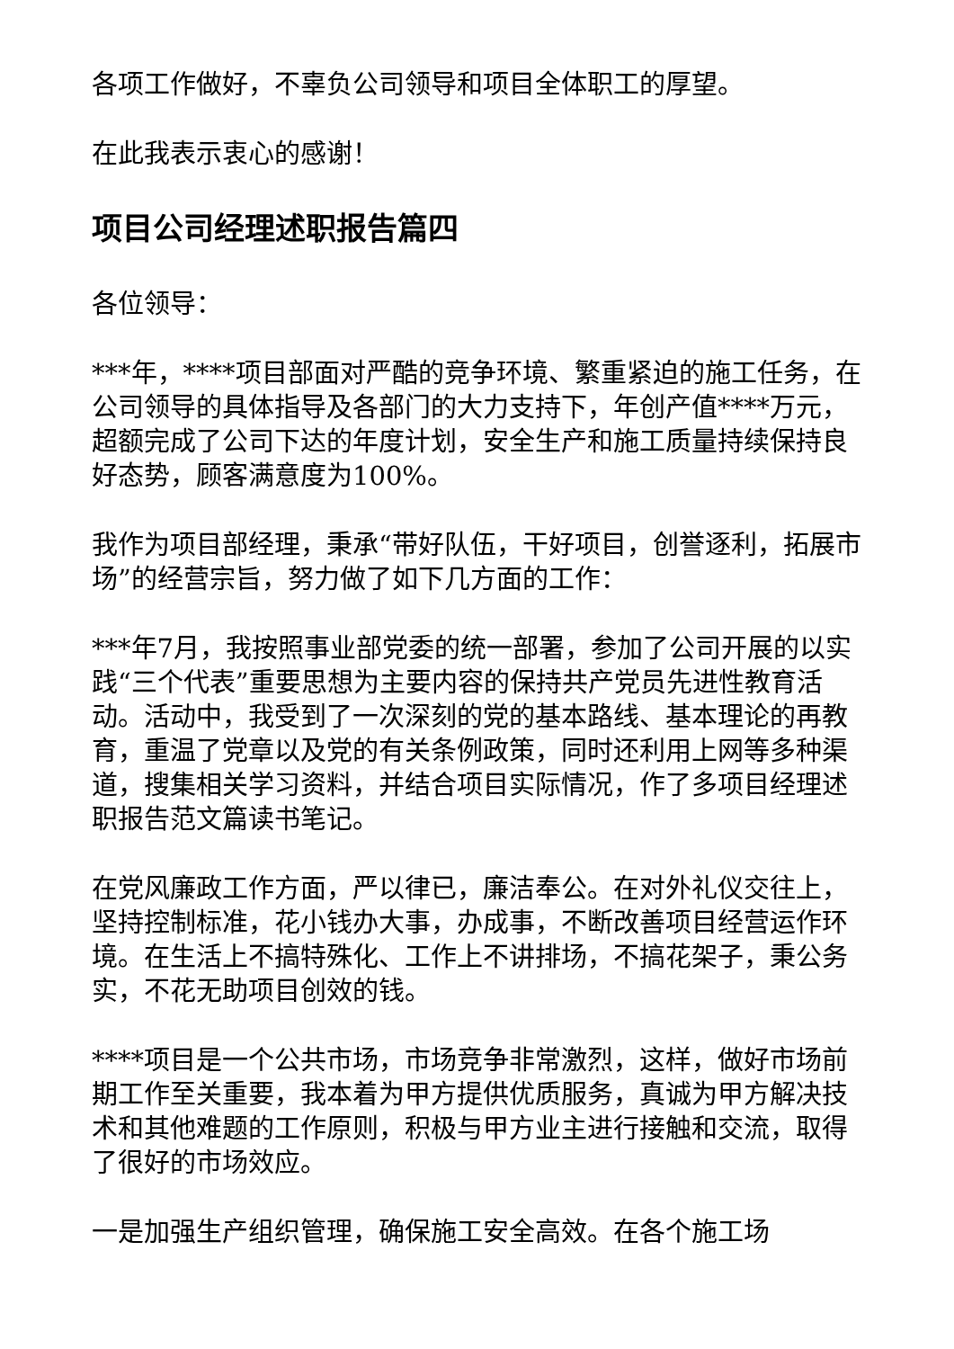各项工作做好，不辜负公司领导和项目全体职工的厚望。
在此我表示衷心的感谢！
项目公司经理述职报告篇四
各位领导：
***年，****项目部面对严酷的竞争环境、繁重紧迫的施工任务，在公司领导的具体指导及各部门的大力支持下，年创产值****万元，超额完成了公司下达的年度计划，安全生产和施工质量持续保持良好态势，顾客满意度为100%。
我作为项目部经理，秉承“带好队伍，干好项目，创誉逐利，拓展市场”的经营宗旨，努力做了如下几方面的工作：
***年7月，我按照事业部党委的统一部署，参加了公司开展的以实践“三个代表”重要思想为主要内容的保持共产党员先进性教育活动。活动中，我受到了一次深刻的党的基本路线、基本理论的再教育，重温了党章以及党的有关条例政策，同时还利用上网等多种渠道，搜集相关学习资料，并结合项目实际情况，作了多项目经理述职报告范文篇读书笔记。
在党风廉政工作方面，严以律已，廉洁奉公。在对外礼仪交往上，坚持控制标准，花小钱办大事，办成事，不断改善项目经营运作环境。在生活上不搞特殊化、工作上不讲排场，不搞花架子，秉公务实，不花无助项目创效的钱。
****项目是一个公共市场，市场竞争非常激烈，这样，做好市场前期工作至关重要，我本着为甲方提供优质服务，真诚为甲方解决技术和其他难题的工作原则，积极与甲方业主进行接触和交流，取得了很好的市场效应。
一是加强生产组织管理，确保施工安全高效。在各个施工场